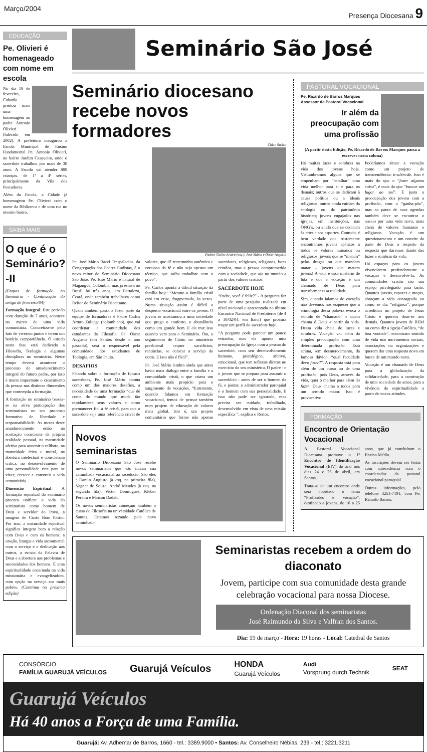Março/2004 Presença Diocesana 9
EDUCAÇÃO
Pe. Olivieri é homenageado com nome em escola
No dia 18 de fevereiro, Cubatão prestou mais uma homenagem ao padre Antonio Olivieri (falecido em 2002). A prefeitura inaugurou a Escola Municipal de Ensino Fundamental Pe. Antonio Olivieri, no bairro Jardim Casqueiro, onde o sacerdote trabalhou por mais de 30 anos. A Escola vai atender 800 crianças, de 1ª a 4ª séries, principalmente da Vila dos Pescadores.
Além da Escola, a Cidade já homenageou Pe. Olivieri com o nome da Biblioteca e de uma rua no mesmo bairro.
SAIBA MAIS
O que é o Seminário?-II
(Etapas de formação no Seminário - Continuação do artigo de fevereiro/04)
Formação Integral: Este período com duração de 7 anos, acontece no marco de uma vida comunitária. Concretiza-se pelo fato de viverem juntos e terem um horário compartilhado. O estudo nesta fase está dedicado a Filosofia, Teologia e algumas disciplinas no seminário. Neste tempo deverá acontecer o processo de amadurecimento integral do futuro padre, por isso é muito importante o crescimento da pessoa nas distintas dimensões que contempla a formação.
A formação no seminário baseia-se na ativa participação dos seminaristas no seu processo formativo de liberdade e responsabilidade. As metas deste amadurecimento estão na aceitação consciente da própria realidade pessoal, na maturidade afetiva para assumir o celibato, na maturidade ética e moral, na abertura intelectual e consciência crítica, no desenvolvimento de uma personalidade rica para se viver, crescer e construir a vida comunitária.
Dimensão Espiritual: A formação espiritual do seminário procura unificar a vida do seminarista como homem de Deus e servidor do Povo, a imagem de Cristo Bom Pastor. Por isso, a maturidade espiritual significa integrar bem a relação com Deus e com os homens; a oração, liturgia e vida sacramental com o serviço e a dedicação aos outros, a escuta da Palavra de Deus e a abertura aos problemas e necessidades dos homens. É uma espiritualidade encarnada na vida missionária e evangelizadora, com opção no serviço aos mais pobres. (Continua na próxima edição)
Seminário São José
Seminário diocesano recebe novos formadores
Chico Surian
Padres Carlos Arturo (esq.), José Mário e Oscar Augusto
Pe. José Mário Bacci Trespalacios, da Congregação dos Padres Eudistas, é o novo reitor do Seminário Diocesano São José. Pe. José Mário é natural de Maganguê, Colômbia, mas já estava no Brasil há três anos, em Fortaleza, Ceará, onde também trabalhava como Reitor do Seminário Diocesano.
Quem também passa a fazer parte da equipe de formadores é Padre Carlos Arturo Zuluaga (colombiano), que vai coordenar a comunidade dos estudantes da Filosofia. Pe. Oscar Augusto (em Santos desde o ano passado), será o responsável pela comunidade dos estudantes de Teologia, em São Paulo.
DESAFIOS
Falando sobre a formação de futuros sacerdotes, Pe. José Mário aponta como um dos maiores desafios, a necessidade de uma formação “que dê conta do mundo que muda tão rapidamente seus valores e como permanecer fiel à fé cristã, para que o sacerdote seja uma referência crível de valores, que dê testemunho autêntico e corajoso da fé e não seja apenas um técnico, que saiba trabalhar com o povo”.
Pe. Carlos aponta a difícil situação da família hoje: “Mesmo a família cristã está em crise, fragmentada, às vezes. Numa situação assim é difícil o despertar vocacional entre os jovens. O jovem se acostumou a uma sociedade que prega o conforto, a abundância como um grande bem. E ele traz isso quando vem para o Seminário. Ora, o seguimento de Cristo no ministério presbiteral requer sacrifícios, renúncias, se colocar a serviço do outro. E isso não é fácil”.
Pe. José Mário lembra ainda que antes havia mais diálogo entre a família e a comunidade cristã, o que criava um ambiente mais propício para o surgimento de vocações. “Entretanto, quando falamos em formação vocacional, temos de pensar também num projeto de educação de valores mais global. Isto é, um projeto comunitário que forme não apenas sacerdotes, religiosos, religiosas, bons cristãos, mas a pessoa comprometida com a sociedade, que aja no mundo a partir dos valores cristãos.
SACERDOTE HOJE
“Padre, você é feliz?” - A pergunta faz parte de uma pesquisa realizada em nível nacional e apresentada no último Encontro Nacional de Presbíteros (de 4 a 10/02/04, em Itaici) que procura traçar um perfil do sacerdote hoje.
“A pergunta pode parecer um pouco estranha, mas ela aponta uma preocupação da Igreja com a pessoa do sacerdote, com seu desenvolvimento humano, psicológico, afetivo, emocional, que tem reflexos diretos no exercício do seu ministério. O padre - e o jovem que se prepara para assumir o sacerdócio - antes de ser o homem da fé, o pastor, o administrador paroquial é o homem com sua personalidade. E isso não pode ser ignorado, mas precisa ser cuidado, trabalhado, desenvolvido em vista de uma missão específica ”, explica o Reitor.
Novos seminaristas
O Seminário Diocesano São José recebe novos seminaristas que vão iniciar sua caminhada vocacional ao sacedócio. São eles : Danilo Augusto (à esq. na primeira fila), Vagner de Souza; André Mendes (à esq. na segunda fila), Victor Domingues, Kleber Pereira e Maicon Dadalt.
Os novos seminaristas começam também o curso de Filosofia na universidade Católica de Santos. Estamos rezando pela nova caminhada!
PASTORAL VOCACIONAL
Pe. Ricardo de Barros Marques
Assessor da Pastoral Vocacional
Ir além da preocupação com uma profissão
(A partir desta Edição, Pe. Ricardo de Barros Marques passa a escrever nesta coluna)
Há muitas luzes e sombras na vida dos jovens hoje. Vislumbramos alguns que se empenham por “batalhar” uma vida melhor para si e para os demais; outros que se dedicam à causa política ou a ideais religiosos; outros ainda cuidam da ecologia ou do patrimônio histórico; jovens engajados nas igrejas, em instituições, nas ONG’s, ou ainda que se dedicam às artes e aos esportes. Contudo, é bem verdade que tristemente encontramos jovens apáticos a todos os valores humanos ou religiosos, jovens que se “matam” pelas drogas ou que mandam matar – jovens que matam jovens! A vida é esse mistério de luta e dor e vocação é um chamado de Deus para transformar essa realidade.
Sim, quando falamos de vocação não devemos nos esquecer que a etimologia dessa palavra evoca o sentido de “chamado” e quem chama é Deus a partir da vida. Dessa vida cheia de luzes e sombras. Vocação vai além da simples preocupação com uma determinada profissão. Está acima, sem desmerecimento, da famosa dúvida: “qual faculdade devo fazer?”. A resposta está para além de um curso ou de uma profissão, pois Deus, através da vida, quer o melhor para além do fazer. Deus chama a todos para um sentido maior. Isso é provocativo!
Poderíamos situar a vocação como um projeto de transcendência: ir-além-de. Isso é mais do que o “fazer alguma coisa”, é mais do que “buscar um lugar ao sol”. É justa a preocupação dos jovens com a profissão, com o “ganha-pão”, mas na pauta de suas agendas também deve se encontrar o anseio por uma vida nova, mais cheia de valores humanos e religiosos. Vocação é um questionamento e um convite da parte de Deus a respeito da resposta que daremos diante das luzes e sombras da vida.
Há espaços para os jovens vivenciarem profundamente a vocação e desenvolvê-la. As comunidades cristãs são um espaço privilegiado para tanto. Quantos jovens, rapazes e moças, abraçam a vida consagrada ou como se diz “religiosa”, porque acreditam no projeto de Jesus Cristo e querem doar-se aos demais. Quantos jovens de BEM ou como diz a Igreja Católica, “de boa vontade”, encontram sentido de vida nos movimentos sociais, associações ou organizações e querem dar uma resposta nova em busca de um mundo novo.
Vocação é um chamado de Deus para a globalização da solidariedade, para a construção de uma sociedade do amor, para a vivência da espiritualidade a partir de novas atitudes.
FORMAÇÃO
Encontro de Orientação Vocacional
A Pastoral Vocacional Diocesana promove o 1º Encontro de Identificação Vocacional (EIV) do ano nos dias 24 e 25 de abril, em Santos.
Trata-se de um encontro onde será abordado o tema “Profissões e vocação”, destinado a jovens, de 16 a 25 anos, que já concluíram o Ensino Médio.
As inscrições devem ser feitas com antecedência com o coordenador da pastoral vocacional paroquial.
Outras informações, pelo telefone 3251-7191, com Pe. Ricardo Barros.
Seminaristas recebem a ordem do diaconato
Jovem, participe com sua comunidade desta grande celebração vocacional para nossa Diocese.
Ordenação Diaconal dos seminaristas
José Raimundo da Silva e Valfran dos Santos.
Dia: 19 de março - Hora: 19 horas - Local: Catedral de Santos
CONSÓRCIO
FAMÍLIA GUARUJÁ VEÍCULOS Guarujá Veículos HONDA
Guarujá Veículos Audi
Vorsprung durch Technik SEAT
Guarujá Veículos
Há 40 anos a Força de uma Família.
Guarujá: Av. Adhemar de Barros, 1660 - tel.: 3389.9000 • Santos: Av. Conselheiro Nébias, 239 - tel.: 3221.3211